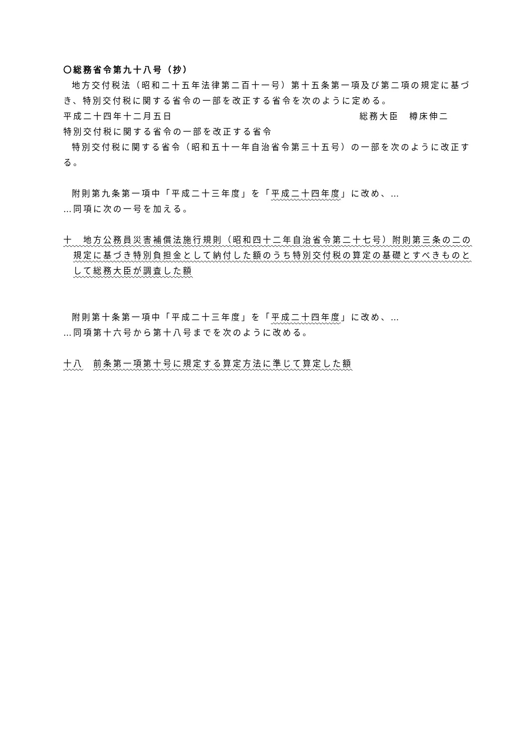〇総務省令第九十八号（抄）
地方交付税法（昭和二十五年法律第二百十一号）第十五条第一項及び第二項の規定に基づき、特別交付税に関する省令の一部を改正する省令を次のように定める。
平成二十四年十二月五日 総務大臣　樽床伸二
特別交付税に関する省令の一部を改正する省令
特別交付税に関する省令（昭和五十一年自治省令第三十五号）の一部を次のように改正する。
附則第九条第一項中「平成二十三年度」を「平成二十四年度」に改め、…
…同項に次の一号を加える。
十　地方公務員災害補償法施行規則（昭和四十二年自治省令第二十七号）附則第三条の二の規定に基づき特別負担金として納付した額のうち特別交付税の算定の基礎とすべきものとして総務大臣が調査した額
附則第十条第一項中「平成二十三年度」を「平成二十四年度」に改め、…
…同項第十六号から第十八号までを次のように改める。
十八　前条第一項第十号に規定する算定方法に準じて算定した額